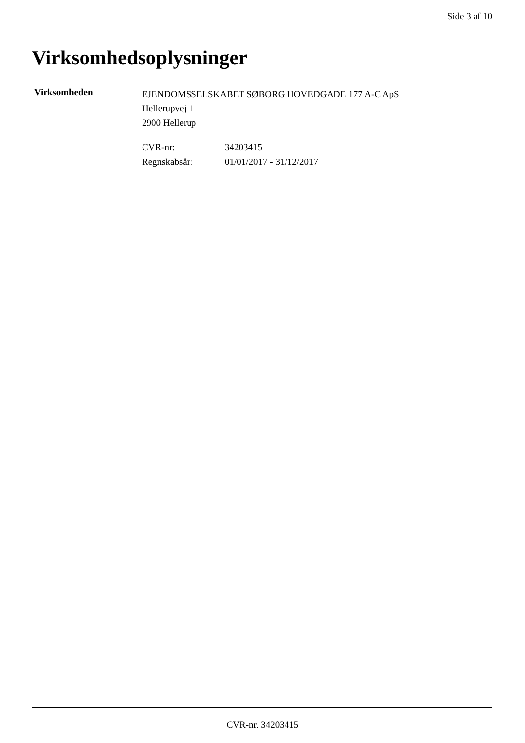Side 3 af 10
Virksomhedsoplysninger
Virksomheden
EJENDOMSSELSKABET SØBORG HOVEDGADE 177 A-C ApS
Hellerupvej 1
2900 Hellerup
CVR-nr: 34203415
Regnskabsår: 01/01/2017 - 31/12/2017
CVR-nr. 34203415